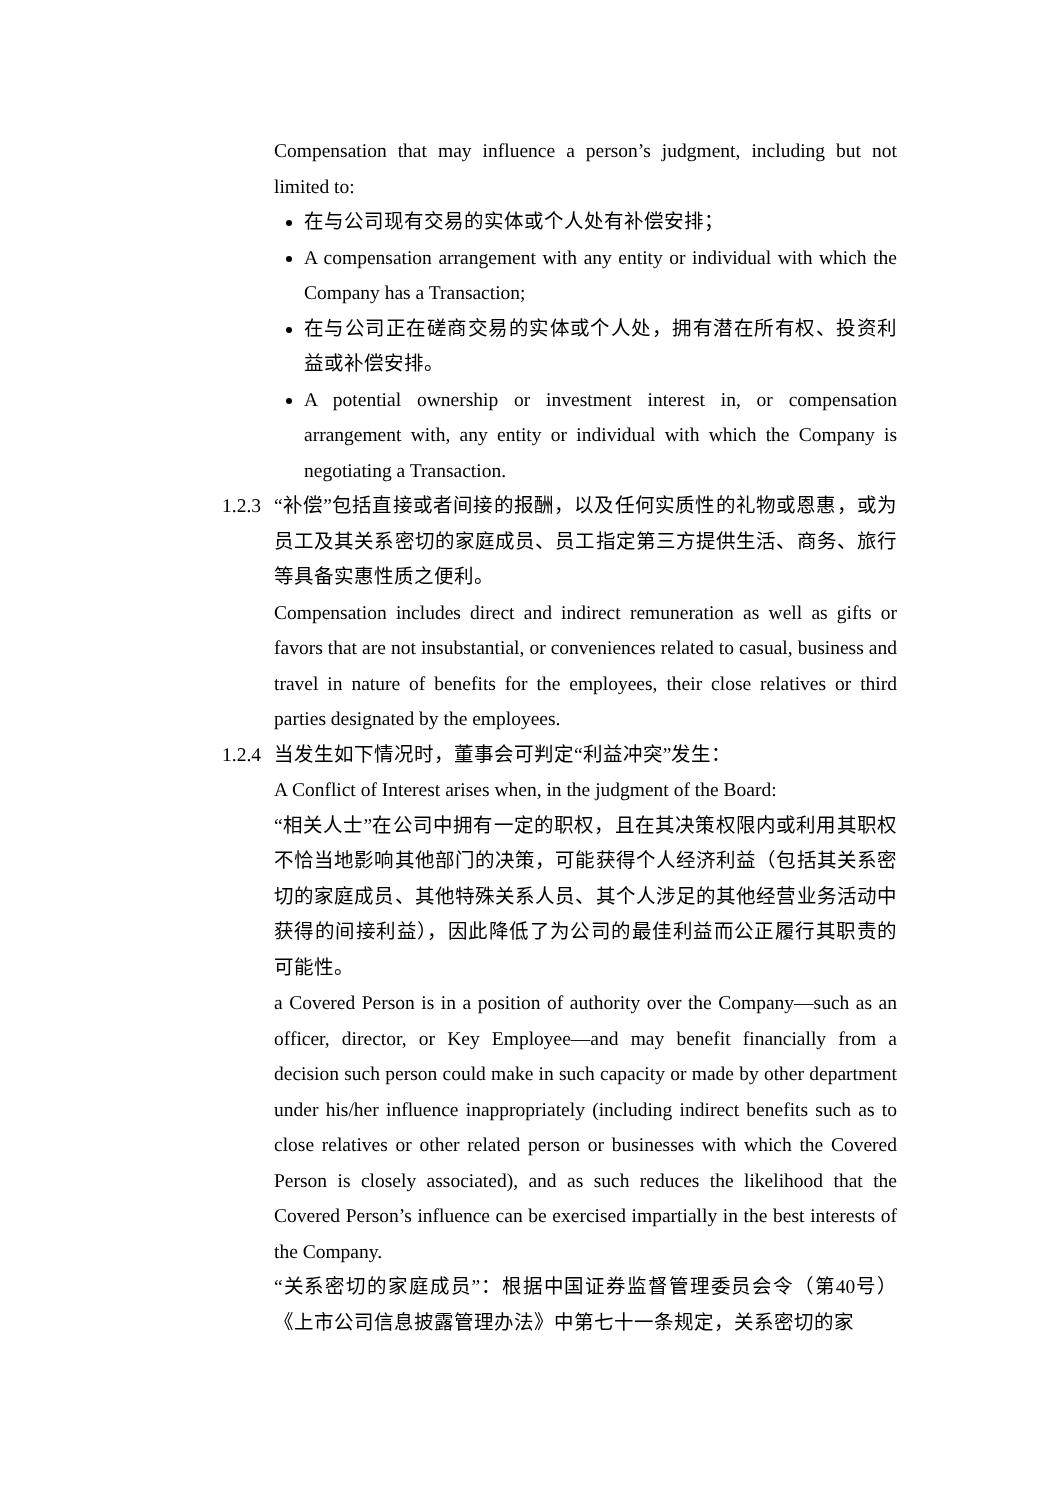Compensation that may influence a person’s judgment, including but not limited to:
在与公司现有交易的实体或个人处有补偿安排；
A compensation arrangement with any entity or individual with which the Company has a Transaction;
在与公司正在磋商交易的实体或个人处，拥有潜在所有权、投资利益或补偿安排。
A potential ownership or investment interest in, or compensation arrangement with, any entity or individual with which the Company is negotiating a Transaction.
1.2.3
“补偿”包括直接或者间接的报酬，以及任何实质性的礼物或恩惠，或为员工及其关系密切的家庭成员、员工指定第三方提供生活、商务、旅行等具备实惠性质之便利。
Compensation includes direct and indirect remuneration as well as gifts or favors that are not insubstantial, or conveniences related to casual, business and travel in nature of benefits for the employees, their close relatives or third parties designated by the employees.
1.2.4
当发生如下情况时，董事会可判定“利益冲突”发生：
A Conflict of Interest arises when, in the judgment of the Board:
“相关人士”在公司中拥有一定的职权，且在其决策权限内或利用其职权不恰当地影响其他部门的决策，可能获得个人经济利益（包括其关系密切的家庭成员、其他特殊关系人员、其个人涉足的其他经营业务活动中获得的间接利益），因此降低了为公司的最佳利益而公正履行其职责的可能性。
a Covered Person is in a position of authority over the Company—such as an officer, director, or Key Employee—and may benefit financially from a decision such person could make in such capacity or made by other department under his/her influence inappropriately (including indirect benefits such as to close relatives or other related person or businesses with which the Covered Person is closely associated), and as such reduces the likelihood that the Covered Person’s influence can be exercised impartially in the best interests of the Company.
“关系密切的家庭成员”：根据中国证券监督管理委员会令（第40号）《上市公司信息披露管理办法》中第七十一条规定，关系密切的家